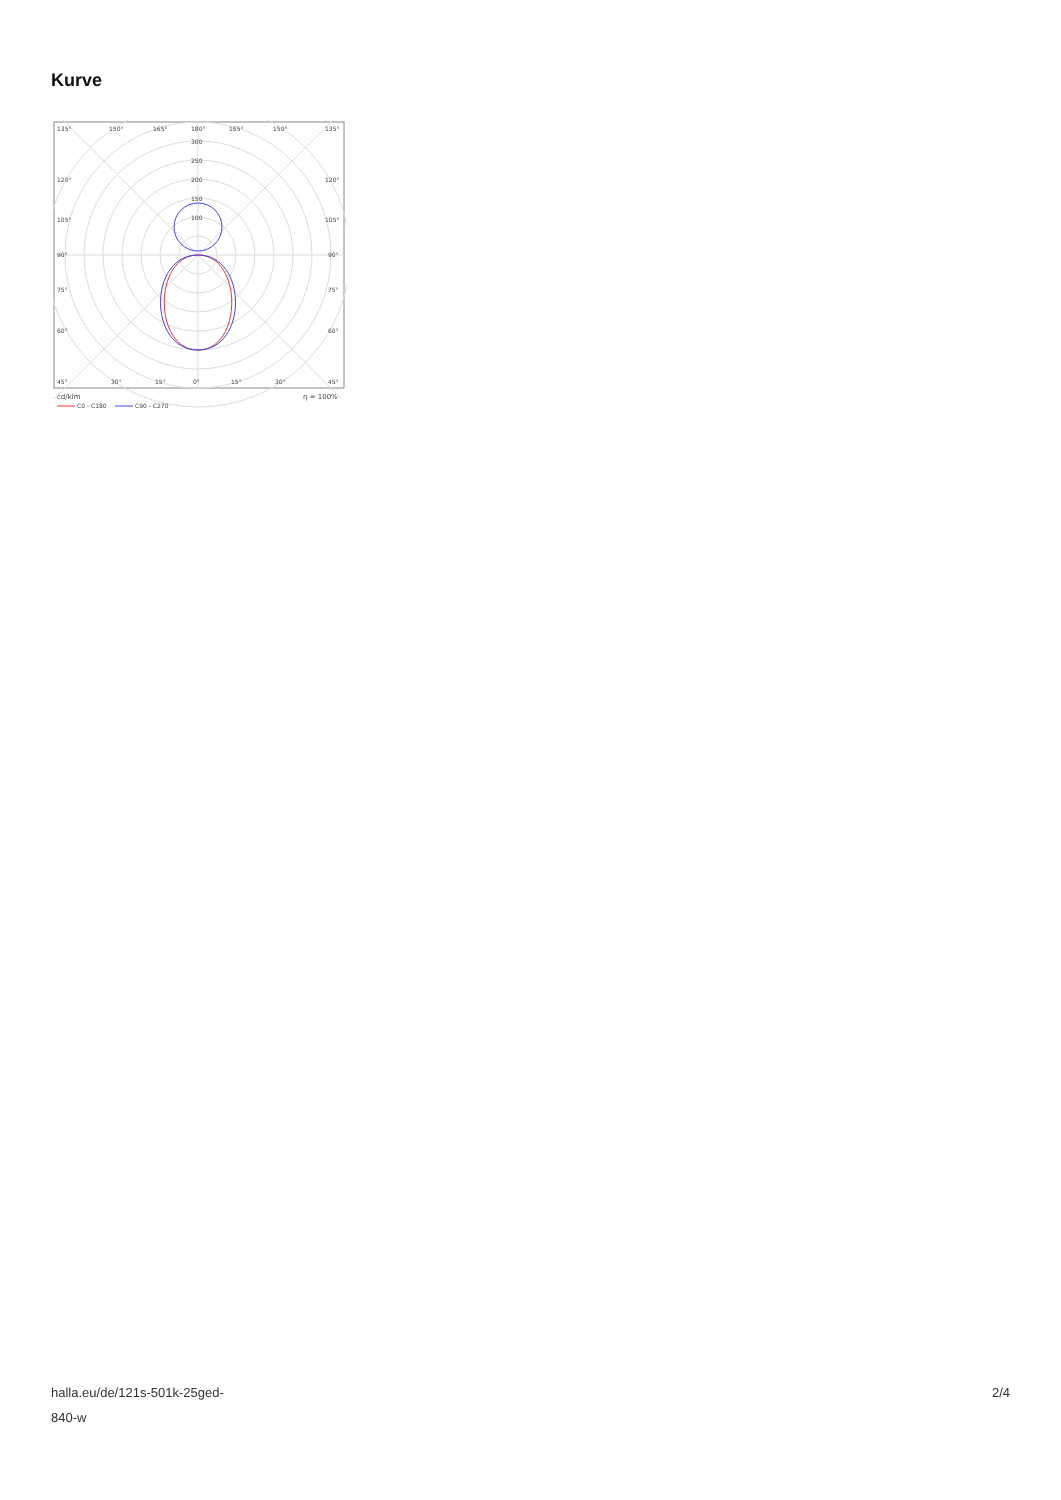Kurve
135°
150°
165°
180°
165°
150°
135°
300
250
200
150
100
120°
120°
105°
105°
90°
90°
75°
75°
60°
60°
45°
30°
15°
0°
15°
30°
45°
cd/klm
η = 100%
C0 - C180
C90 - C270
halla.eu/de/121s-501k-25ged-
840-w
2/4